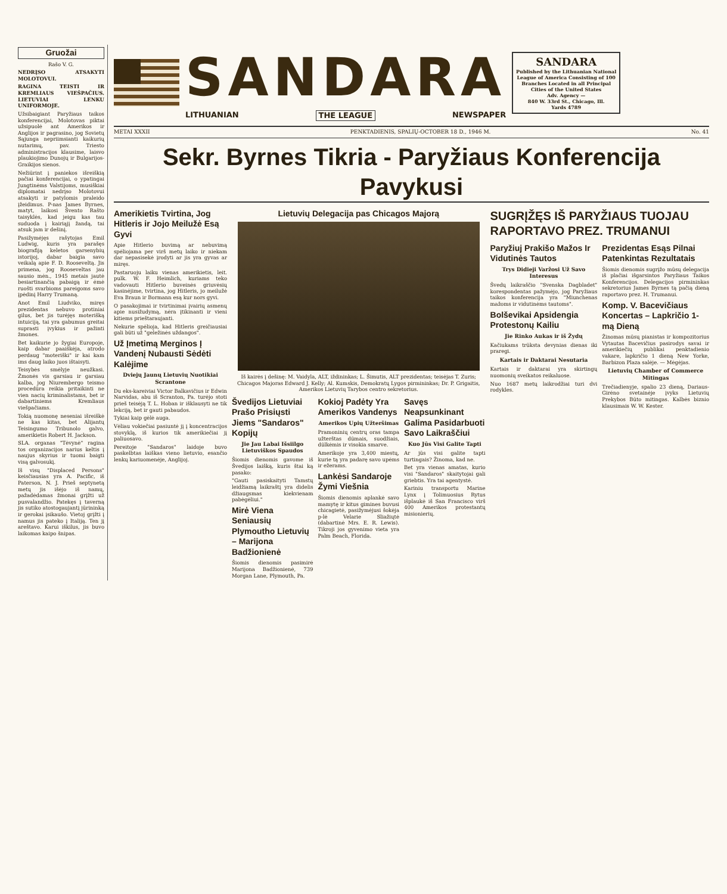Gruožai
Rašo V. G.
NEDRĮSO ATSAKYTI MOLOTOVUI.
RAGINA TEISTI IR KREMLIAUS VIEŠPAČIUS. LIETUVIAI LENKU UNIFORMOJE.
Užsibaigiant Paryžiaus taikos konferencijai, Molotovas piktai užsipuolė ant Amerikos ir Anglijos ir pagrasino, jog Sovietų Sąjunga nepriimsianti kaikurių nutarimų, pav. Triesto administracijos klausime, laisvo plaukiojimo Dunojų ir Bulgarijos-Graikijos sienos.
Nežiūrint į paniekos išreiškią pačiai konferencijai, o ypatingai Jungtinėms Valstijoms, musiškiai diplomatai nedrįso Molotovui atsakyti ir patylomis praleido įžeidimus. P-nas James Byrnes, matyt, laikosi Švento Rašto taisyklės, kad jeigu kas tau suduoda į kairiąjį žandą, tai atsuk jam ir dešinį.
Pasižymėjęs rašytojas Emil Ludwig, kuris yra parašęs biografiją keletos garsenybių istorijoj, dabar baigia savo veikalą apie F. D. Rooseveltą. Jis primena, jog Rooseveltas jau sausio mėn., 1945 metais jautė besiartinančią pabaigą ir ėmė ruošti svarbioms pareigoms savo įpėdinį Harry Trumaną.
Anot Emil Liudviko, miręs prezidentas nebuvo protiniai gilus, bet jis turėjęs moterišką intuiciją, tai yra gabumus greitai suprasti įvykius ir pažinti žmones.
Bet kaikurie jo žygiai Europoje, kaip dabar paaiškėja, atrodo perdaug "moteriški" ir kai kam ims daug laiko juos ištaisyti.
Teisybės smėlyje neužkasi. Žmonės vis garsiau ir garsiau kalba, jog Niurembergo teismo procedūra reikia pritaikinti ne vien nacių kriminalistams, bet ir dabartiniems Kremliaus viešpačiams.
Tokią nuomonę neseniai išreiškė ne kas kitas, bet Alijantų Teisingumo Tribunolo galvo, amerikietis Robert H. Jackson.
SLA. organas "Tėvynė" ragina tos organizacijos narius keltis į naujus skyrius ir tuomi baigti visą galvosukį.
Iš visų "Displaced Persons" keisčiausias yra A. Pacific, iš Paterson, N. J. Prieš septynetą metų jis išėjo iš namų, pažadėdamas žmonai grįžti už pusvalandžio. Patekęs į taverną jis sutiko atostogaujantį jūrininką ir gerokai įsikaušo. Vietoj grįžti į namus jis pateko į Italiją. Ten jį areštavo. Karui iškilus, jis buvo laikomas kaipo šnipas.
SANDARA
LITHUANIAN THE LEAGUE NEWSPAPER
SANDARA
Published by the Lithuanian National League of America Consisting of 100 Branches Located in all Principal Cities of the United States
Adv. Agency —
840 W. 33rd St., Chicago, Ill.
Yards 4789
METAI XXXII PENKTADIENIS, SPALIŲ-OCTOBER 18 D., 1946 M. No. 41
Sekr. Byrnes Tikria - Paryžiaus Konferencija Pavykusi
Amerikietis Tvirtina, Jog Hitleris ir Jojo Meilužė Esą Gyvi
Apie Hitlerio buvimą ar nebuvimą spėliojama per virš metų laiko ir niekam dar nepasisekė įrodyti ar jis yra gyvas ar miręs.
Pastaruoju laiku vienas amerikietis, leit. pulk. W. F. Heimlich, kuriams teko vadovauti Hitlerio buveinės griuvėsių kasinėjime, tvirtina, jog Hitleris, jo meilužė Eva Braun ir Bormann esą kur nors gyvi.
O pasakojimai ir tvirtinimai įvairių asmenų apie nusižudymą, nėra įtikinanti ir vieni kitiems prieštaraujanti.
Nekurie spėlioja, kad Hitleris greičiausiai gali būti už "geležinės uždangos".
Už Įmetimą Merginos Į Vandenį Nubausti Sėdėti Kalėjime
Dviejų Jaunų Lietuvių Nuotikiai Scrantone
Du eks-kareiviai Victor Balkavičius ir Edwin Narvidas, abu iš Scranton, Pa. turėjo stoti prieš teisėją T. L. Hoban ir išklausyti ne tik lekciją, bet ir gauti pabaudos.
Tykiai kaip gėlė auga.
Vėliau vokiečiai pasiuntė jį į koncentracijos stovyklą, iš kurios tik amerikiečiai jį paliuosavo.
Pereitoje "Sandaros" laidoje buvo paskelbtas laiškas vieno lietuvio, esančio lenkų kariuomenėje, Anglijoj.
Lietuvių Delegacija pas Chicagos Majorą
Iš kairės į dešinę: M. Vaidyla, ALT, iždininkas; L. Šimutis, ALT prezidentas; teisėjas T. Zuris; Chicagos Majoras Edward J. Kelly; Al. Kumskis, Demokratų Lygos pirmininkas; Dr. P. Grigaitis, Amerikos Lietuvių Tarybos centro sekretorius.
Švedijos Lietuviai Prašo Prisiųsti Jiems "Sandaros" Kopijų
Jie Jau Labai Išsiilgo Lietuviškos Spaudos
Šiomis dienomis gavome iš Švedijos laišką, kuris štai ką pasako:
"Gauti pasiskaityti Tamstų leidžiamą laikraštį yra didelis džiaugsmas kiekvienam pabėgėliui."
Mirė Viena Seniausių Plymoutho Lietuvių – Marijona Badžionienė
Šiomis dienomis pasimirė Marijona Badžionienė, 739 Morgan Lane, Plymouth, Pa.
Kokioj Padėty Yra Amerikos Vandenys
Amerikos Upių Užteršimas
Pramoninių centrų oras tampa užterštas dūmais, suodžiais, dūlkėmis ir visokia smarve.
Amerikoje yra 3,400 miestų, kurie tą yra padarę savo upėms ir ežerams.
Lankėsi Sandaroje Žymi Viešnia
Šiomis dienomis aplankė savo mamytę ir kitus gimines buvusi chicagietė, pasižymėjusi šokėja p-lė Velarie Sliažiųtė (dabartinė Mrs. E. R. Lewis). Tikroji jos gyvenimo vieta yra Palm Beach, Florida.
Savęs Neapsunkinant Galima Pasidarbuoti Savo Laikraščiui
Kuo Jūs Visi Galite Tapti
Ar jūs visi galite tapti turtingais? Žinoma, kad ne.
Bet yra vienas amatas, kurio visi "Sandaros" skaitytojai gali griebtis. Yra tai agentystė.
Kariniu transportu Marine Lynx į Tolimuosius Rytus išplaukė iš San Francisco virš 400 Amerikos protestantų misionierių.
SUGRĮŽĘS IŠ PARYŽIAUS TUOJAU RAPORTAVO PREZ. TRUMANUI
Paryžiuj Prakišo Mažos Ir Vidutinės Tautos
Trys Didieji Varžosi Už Savo Interesus
Švedų laikraščio "Svenska Dagbladet" korespondentas pažymėjo, jog Paryžiaus taikos konferencija yra "Miunchenas mažoms ir vidutinėms tautoms".
Bolševikai Apsidengia Protestonų Kailiu
Jie Rinko Aukas ir iš Žydų
Kačiukams trūksta devynias dienas iki praregi.
Kartais ir Daktarai Nesutaria
Kartais ir daktarai yra skirtingų nuomonių sveikatos reikaluose.
Nuo 1687 metų laikrodžiai turi dvi rodykles.
Prezidentas Esąs Pilnai Patenkintas Rezultatais
Šiomis dienomis sugrįžo mūsų delegacija iš plačiai išgarsintos Paryžiaus Taikos Konferencijos. Delegacijos pirmininkas sekretorius James Byrnes tą pačią dieną raportavo prez. H. Trumanui.
Komp. V. Bacevičiaus Koncertas – Lapkričio 1-mą Dieną
Žinomas mūsų pianistas ir kompozitorius Vytautas Bacevičius pasirodys savai ir amerikiečių publikai penktadienio vakare, lapkričio 1 dieną New Yorke, Barbizon Plaza salėje. — Mėgėjas.
Lietuvių Chamber of Commerce Mitingas
Trečiadienyje, spalio 23 dieną, Dariaus-Girėno svetainėje įvyks Lietuvių Prekybos Būto mitingas. Kalbės biznio klausimais W. W. Kester.